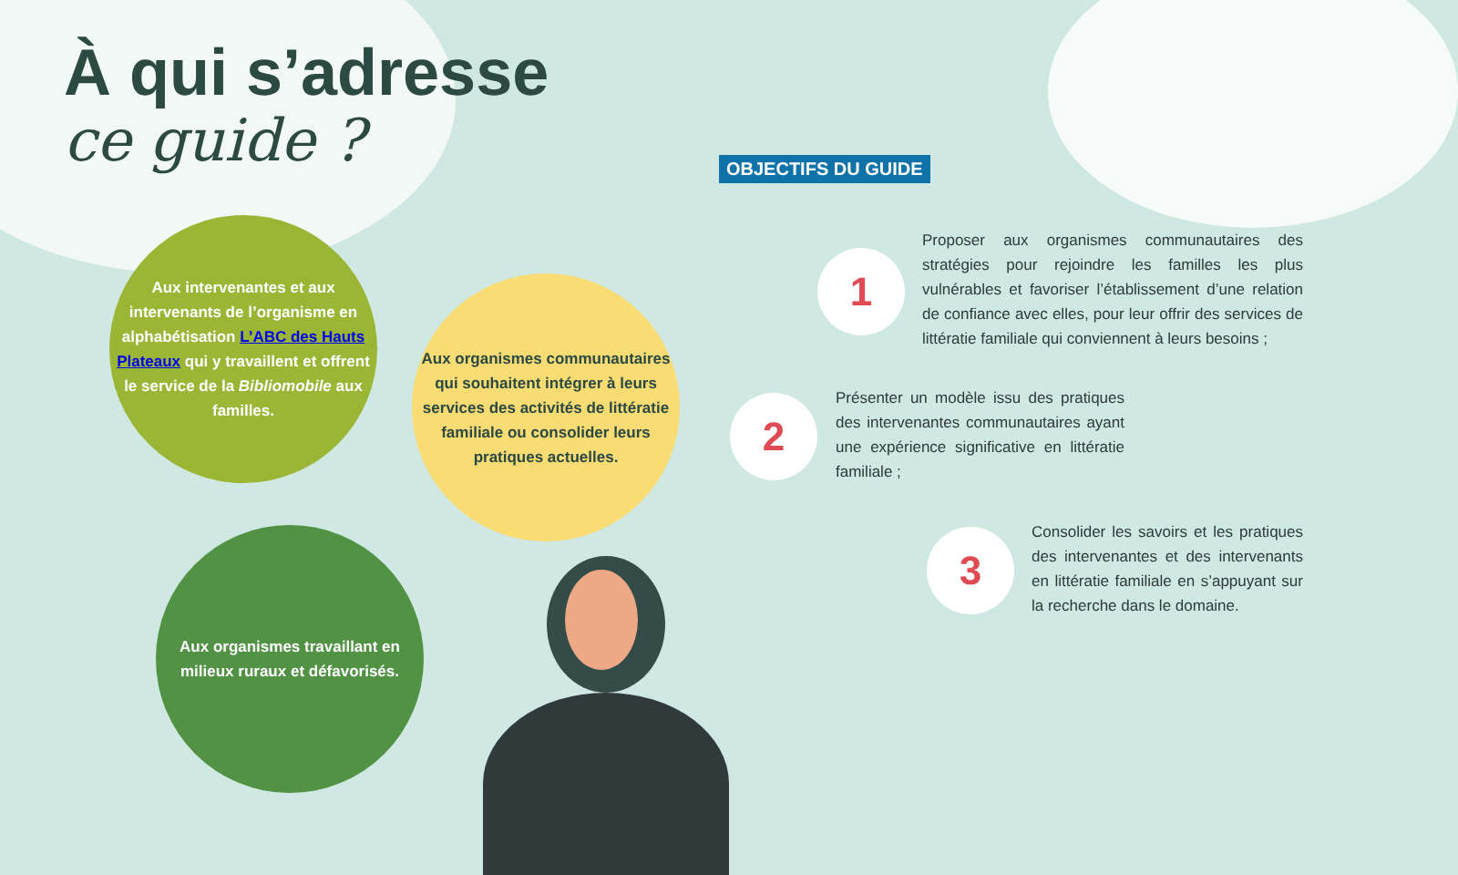À qui s’adresse
ce guide ?
Aux intervenantes et aux intervenants de l’organisme en alphabétisation L’ABC des Hauts Plateaux qui y travaillent et offrent le service de la Bibliomobile aux familles.
Aux organismes communautaires qui souhaitent intégrer à leurs services des activités de littératie familiale ou consolider leurs pratiques actuelles.
Aux organismes travaillant en milieux ruraux et défavorisés.
OBJECTIFS DU GUIDE
1
Proposer aux organismes communautaires des stratégies pour rejoindre les familles les plus vulnérables et favoriser l’établissement d’une relation de confiance avec elles, pour leur offrir des services de littératie familiale qui conviennent à leurs besoins ;
2
Présenter un modèle issu des pratiques des intervenantes communautaires ayant une expérience significative en littératie familiale ;
3
Consolider les savoirs et les pratiques des intervenantes et des intervenants en littératie familiale en s’appuyant sur la recherche dans le domaine.